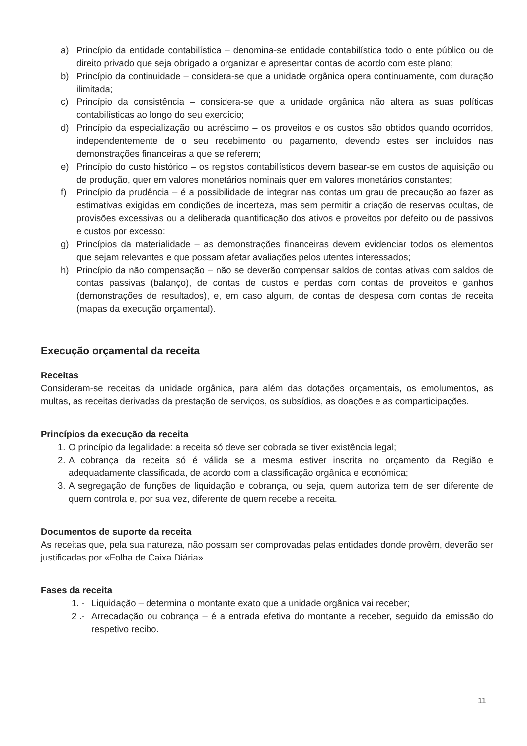a) Princípio da entidade contabilística – denomina-se entidade contabilística todo o ente público ou de direito privado que seja obrigado a organizar e apresentar contas de acordo com este plano;
b) Princípio da continuidade – considera-se que a unidade orgânica opera continuamente, com duração ilimitada;
c) Princípio da consistência – considera-se que a unidade orgânica não altera as suas políticas contabilísticas ao longo do seu exercício;
d) Princípio da especialização ou acréscimo – os proveitos e os custos são obtidos quando ocorridos, independentemente de o seu recebimento ou pagamento, devendo estes ser incluídos nas demonstrações financeiras a que se referem;
e) Princípio do custo histórico – os registos contabilísticos devem basear-se em custos de aquisição ou de produção, quer em valores monetários nominais quer em valores monetários constantes;
f) Princípio da prudência – é a possibilidade de integrar nas contas um grau de precaução ao fazer as estimativas exigidas em condições de incerteza, mas sem permitir a criação de reservas ocultas, de provisões excessivas ou a deliberada quantificação dos ativos e proveitos por defeito ou de passivos e custos por excesso:
g) Princípios da materialidade – as demonstrações financeiras devem evidenciar todos os elementos que sejam relevantes e que possam afetar avaliações pelos utentes interessados;
h) Princípio da não compensação – não se deverão compensar saldos de contas ativas com saldos de contas passivas (balanço), de contas de custos e perdas com contas de proveitos e ganhos (demonstrações de resultados), e, em caso algum, de contas de despesa com contas de receita (mapas da execução orçamental).
Execução orçamental da receita
Receitas
Consideram-se receitas da unidade orgânica, para além das dotações orçamentais, os emolumentos, as multas, as receitas derivadas da prestação de serviços, os subsídios, as doações e as comparticipações.
Princípios da execução da receita
1. O princípio da legalidade: a receita só deve ser cobrada se tiver existência legal;
2. A cobrança da receita só é válida se a mesma estiver inscrita no orçamento da Região e adequadamente classificada, de acordo com a classificação orgânica e económica;
3. A segregação de funções de liquidação e cobrança, ou seja, quem autoriza tem de ser diferente de quem controla e, por sua vez, diferente de quem recebe a receita.
Documentos de suporte da receita
As receitas que, pela sua natureza, não possam ser comprovadas pelas entidades donde provêm, deverão ser justificadas por «Folha de Caixa Diária».
Fases da receita
1. - Liquidação – determina o montante exato que a unidade orgânica vai receber;
2 .- Arrecadação ou cobrança – é a entrada efetiva do montante a receber, seguido da emissão do respetivo recibo.
11